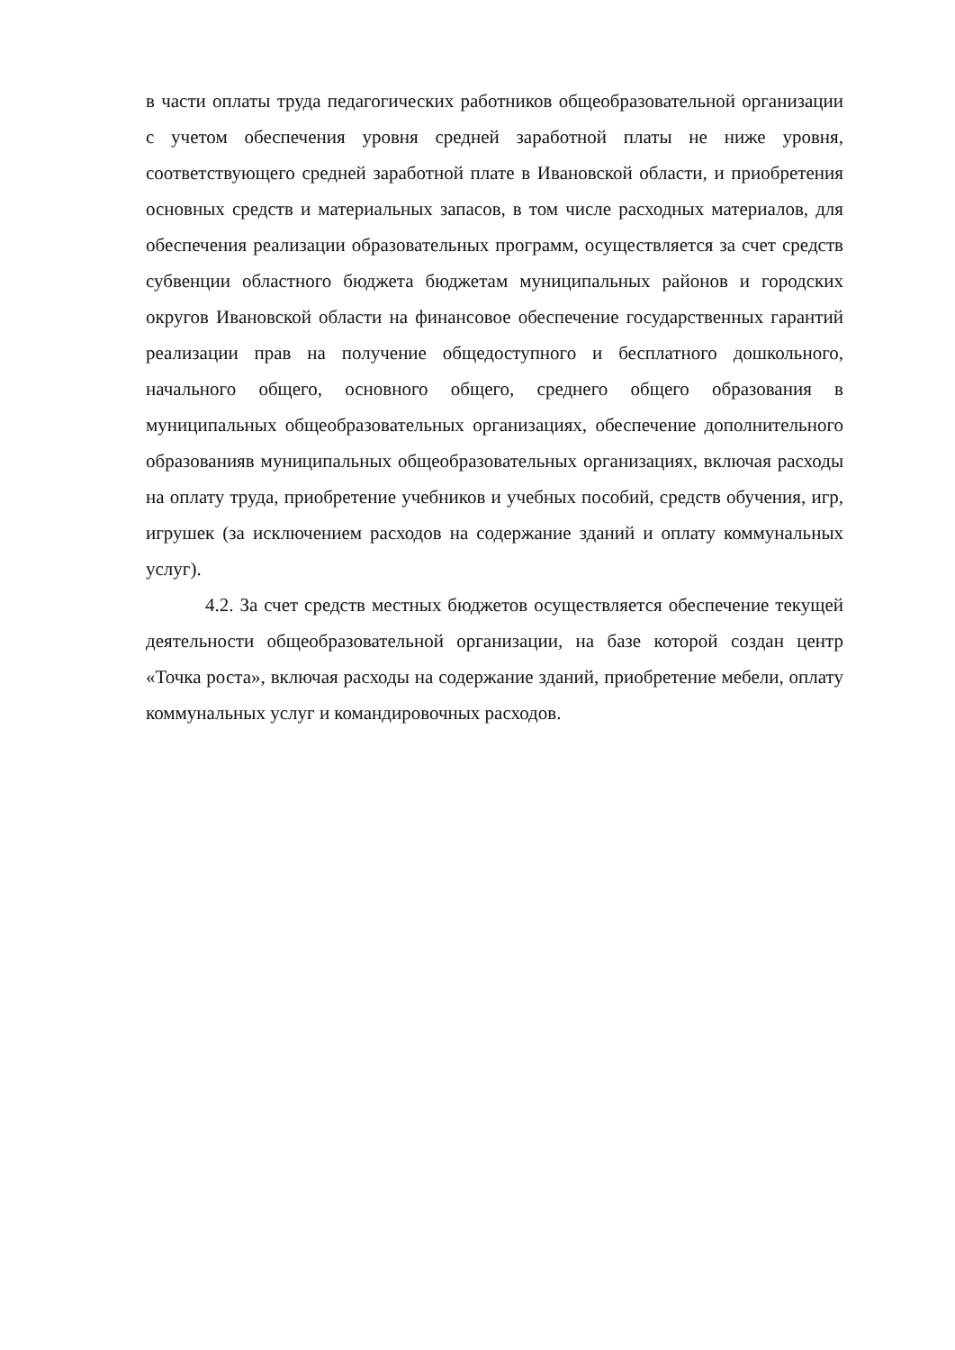в части оплаты труда педагогических работников общеобразовательной организации с учетом обеспечения уровня средней заработной платы не ниже уровня, соответствующего средней заработной плате в Ивановской области, и приобретения основных средств и материальных запасов, в том числе расходных материалов, для обеспечения реализации образовательных программ, осуществляется за счет средств субвенции областного бюджета бюджетам муниципальных районов и городских округов Ивановской области на финансовое обеспечение государственных гарантий реализации прав на получение общедоступного и бесплатного дошкольного, начального общего, основного общего, среднего общего образования в муниципальных общеобразовательных организациях, обеспечение дополнительного образованияв муниципальных общеобразовательных организациях, включая расходы на оплату труда, приобретение учебников и учебных пособий, средств обучения, игр, игрушек (за исключением расходов на содержание зданий и оплату коммунальных услуг).
4.2. За счет средств местных бюджетов осуществляется обеспечение текущей деятельности общеобразовательной организации, на базе которой создан центр «Точка роста», включая расходы на содержание зданий, приобретение мебели, оплату коммунальных услуг и командировочных расходов.